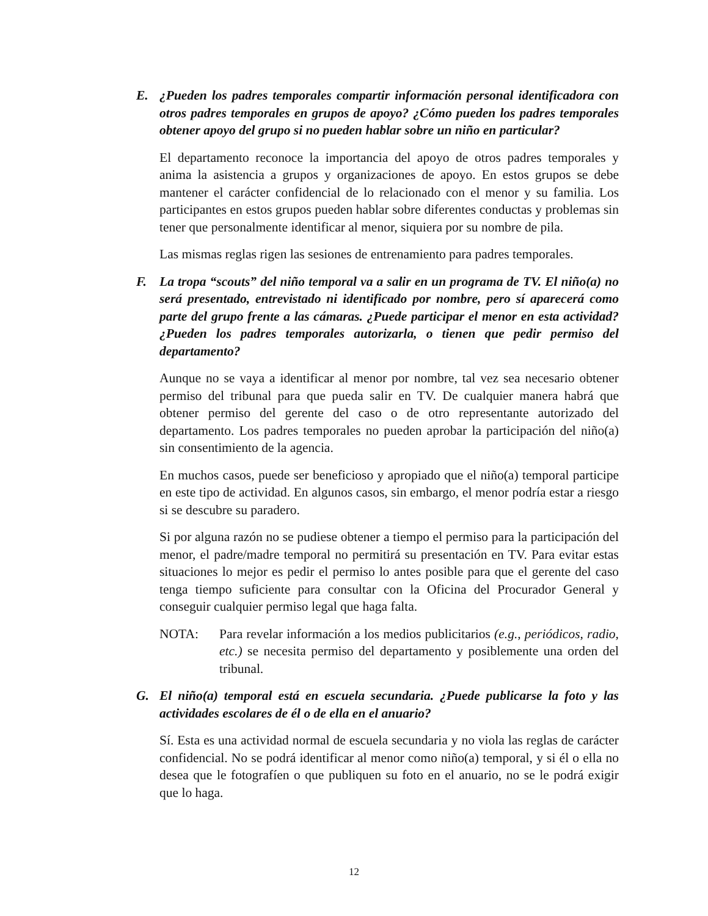E. ¿Pueden los padres temporales compartir información personal identificadora con otros padres temporales en grupos de apoyo? ¿Cómo pueden los padres temporales obtener apoyo del grupo si no pueden hablar sobre un niño en particular?
El departamento reconoce la importancia del apoyo de otros padres temporales y anima la asistencia a grupos y organizaciones de apoyo. En estos grupos se debe mantener el carácter confidencial de lo relacionado con el menor y su familia. Los participantes en estos grupos pueden hablar sobre diferentes conductas y problemas sin tener que personalmente identificar al menor, siquiera por su nombre de pila.
Las mismas reglas rigen las sesiones de entrenamiento para padres temporales.
F. La tropa “scouts” del niño temporal va a salir en un programa de TV. El niño(a) no será presentado, entrevistado ni identificado por nombre, pero sí aparecerá como parte del grupo frente a las cámaras. ¿Puede participar el menor en esta actividad? ¿Pueden los padres temporales autorizarla, o tienen que pedir permiso del departamento?
Aunque no se vaya a identificar al menor por nombre, tal vez sea necesario obtener permiso del tribunal para que pueda salir en TV. De cualquier manera habrá que obtener permiso del gerente del caso o de otro representante autorizado del departamento. Los padres temporales no pueden aprobar la participación del niño(a) sin consentimiento de la agencia.
En muchos casos, puede ser beneficioso y apropiado que el niño(a) temporal participe en este tipo de actividad. En algunos casos, sin embargo, el menor podría estar a riesgo si se descubre su paradero.
Si por alguna razón no se pudiese obtener a tiempo el permiso para la participación del menor, el padre/madre temporal no permitirá su presentación en TV. Para evitar estas situaciones lo mejor es pedir el permiso lo antes posible para que el gerente del caso tenga tiempo suficiente para consultar con la Oficina del Procurador General y conseguir cualquier permiso legal que haga falta.
NOTA: Para revelar información a los medios publicitarios (e.g., periódicos, radio, etc.) se necesita permiso del departamento y posiblemente una orden del tribunal.
G. El niño(a) temporal está en escuela secundaria. ¿Puede publicarse la foto y las actividades escolares de él o de ella en el anuario?
Sí. Esta es una actividad normal de escuela secundaria y no viola las reglas de carácter confidencial. No se podrá identificar al menor como niño(a) temporal, y si él o ella no desea que le fotografíen o que publiquen su foto en el anuario, no se le podrá exigir que lo haga.
12